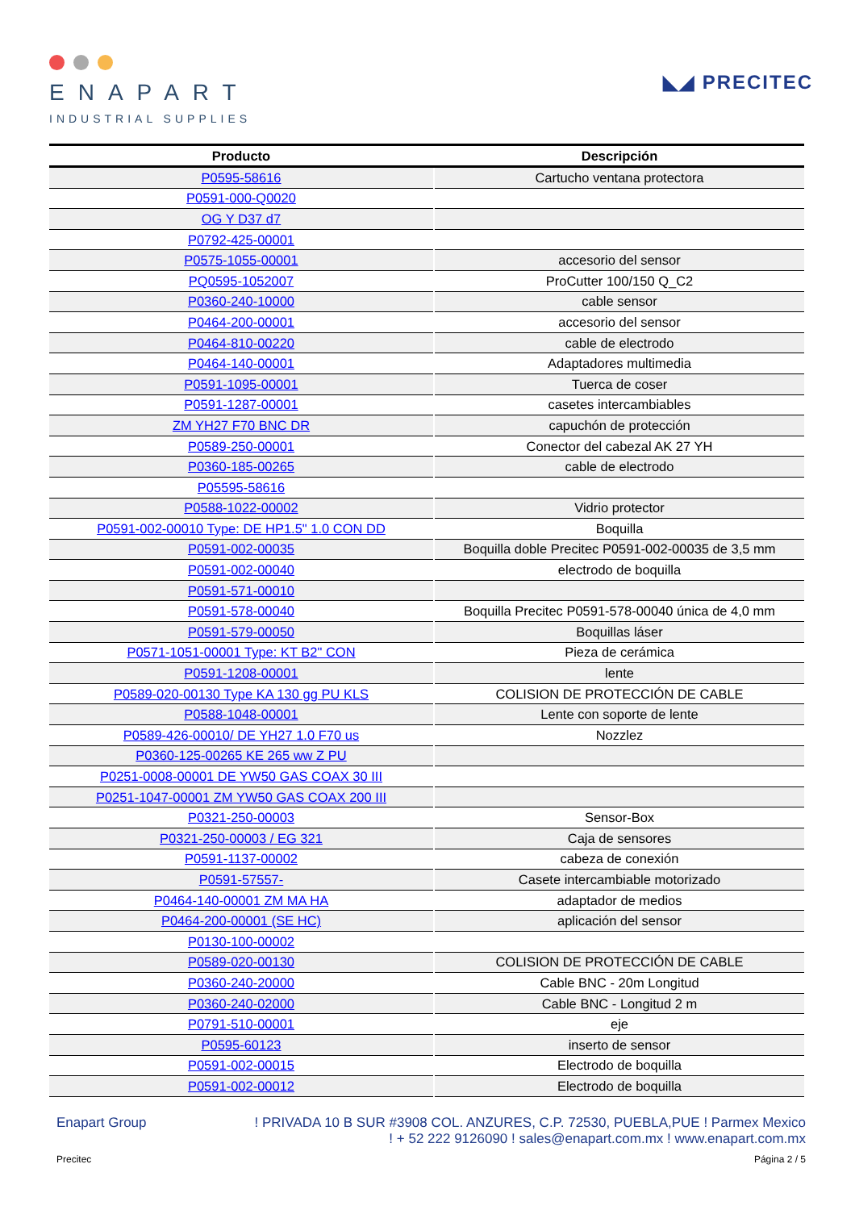ENAPART
INDUSTRIAL SUPPLIES
◣◢ PRECITEC
| Producto | Descripción |
| --- | --- |
| P0595-58616 | Cartucho ventana protectora |
| P0591-000-Q0020 | |
| OG Y D37 d7 | |
| P0792-425-00001 | |
| P0575-1055-00001 | accesorio del sensor |
| PQ0595-1052007 | ProCutter 100/150 Q_C2 |
| P0360-240-10000 | cable sensor |
| P0464-200-00001 | accesorio del sensor |
| P0464-810-00220 | cable de electrodo |
| P0464-140-00001 | Adaptadores multimedia |
| P0591-1095-00001 | Tuerca de coser |
| P0591-1287-00001 | casetes intercambiables |
| ZM YH27 F70 BNC DR | capuchón de protección |
| P0589-250-00001 | Conector del cabezal AK 27 YH |
| P0360-185-00265 | cable de electrodo |
| P05595-58616 | |
| P0588-1022-00002 | Vidrio protector |
| P0591-002-00010 Type: DE HP1.5" 1.0 CON DD | Boquilla |
| P0591-002-00035 | Boquilla doble Precitec P0591-002-00035 de 3,5 mm |
| P0591-002-00040 | electrodo de boquilla |
| P0591-571-00010 | |
| P0591-578-00040 | Boquilla Precitec P0591-578-00040 única de 4,0 mm |
| P0591-579-00050 | Boquillas láser |
| P0571-1051-00001 Type: KT B2" CON | Pieza de cerámica |
| P0591-1208-00001 | lente |
| P0589-020-00130 Type KA 130 gg PU KLS | COLISION DE PROTECCIÓN DE CABLE |
| P0588-1048-00001 | Lente con soporte de lente |
| P0589-426-00010/ DE YH27 1.0 F70 us | Nozzlez |
| P0360-125-00265 KE 265 ww Z PU | |
| P0251-0008-00001 DE YW50 GAS COAX 30 III | |
| P0251-1047-00001 ZM YW50 GAS COAX 200 III | |
| P0321-250-00003 | Sensor-Box |
| P0321-250-00003 / EG 321 | Caja de sensores |
| P0591-1137-00002 | cabeza de conexión |
| P0591-57557- | Casete intercambiable motorizado |
| P0464-140-00001 ZM MA HA | adaptador de medios |
| P0464-200-00001 (SE HC) | aplicación del sensor |
| P0130-100-00002 | |
| P0589-020-00130 | COLISION DE PROTECCIÓN DE CABLE |
| P0360-240-20000 | Cable BNC - 20m Longitud |
| P0360-240-02000 | Cable BNC - Longitud 2 m |
| P0791-510-00001 | eje |
| P0595-60123 | inserto de sensor |
| P0591-002-00015 | Electrodo de boquilla |
| P0591-002-00012 | Electrodo de boquilla |
Enapart Group ! PRIVADA 10 B SUR #3908 COL. ANZURES, C.P. 72530, PUEBLA,PUE ! Parmex Mexico
! + 52 222 9126090 ! sales@enapart.com.mx ! www.enapart.com.mx
Precitec Página 2 / 5